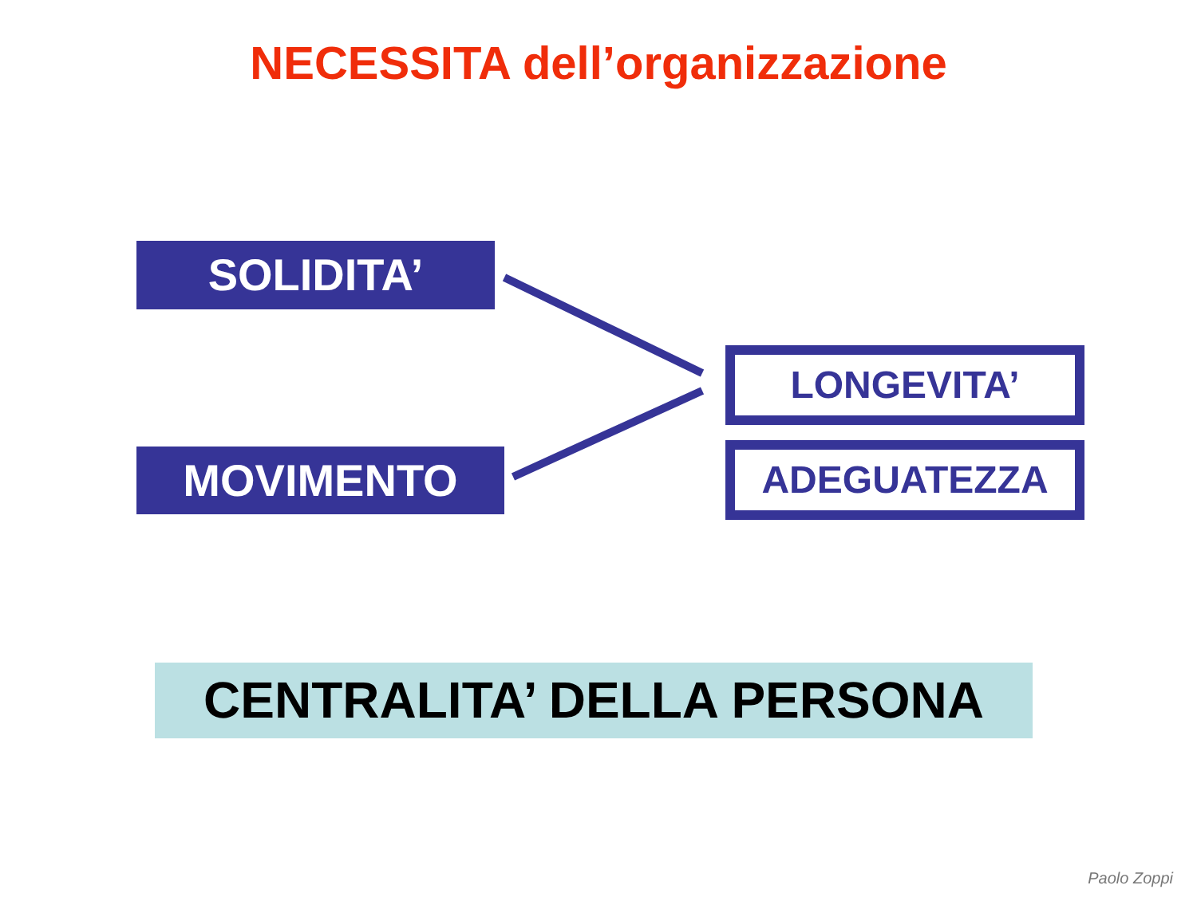NECESSITA dell’organizzazione
SOLIDITA’
LONGEVITA’
MOVIMENTO ADEGUATEZZA
CENTRALITA’ DELLA PERSONA
Paolo Zoppi